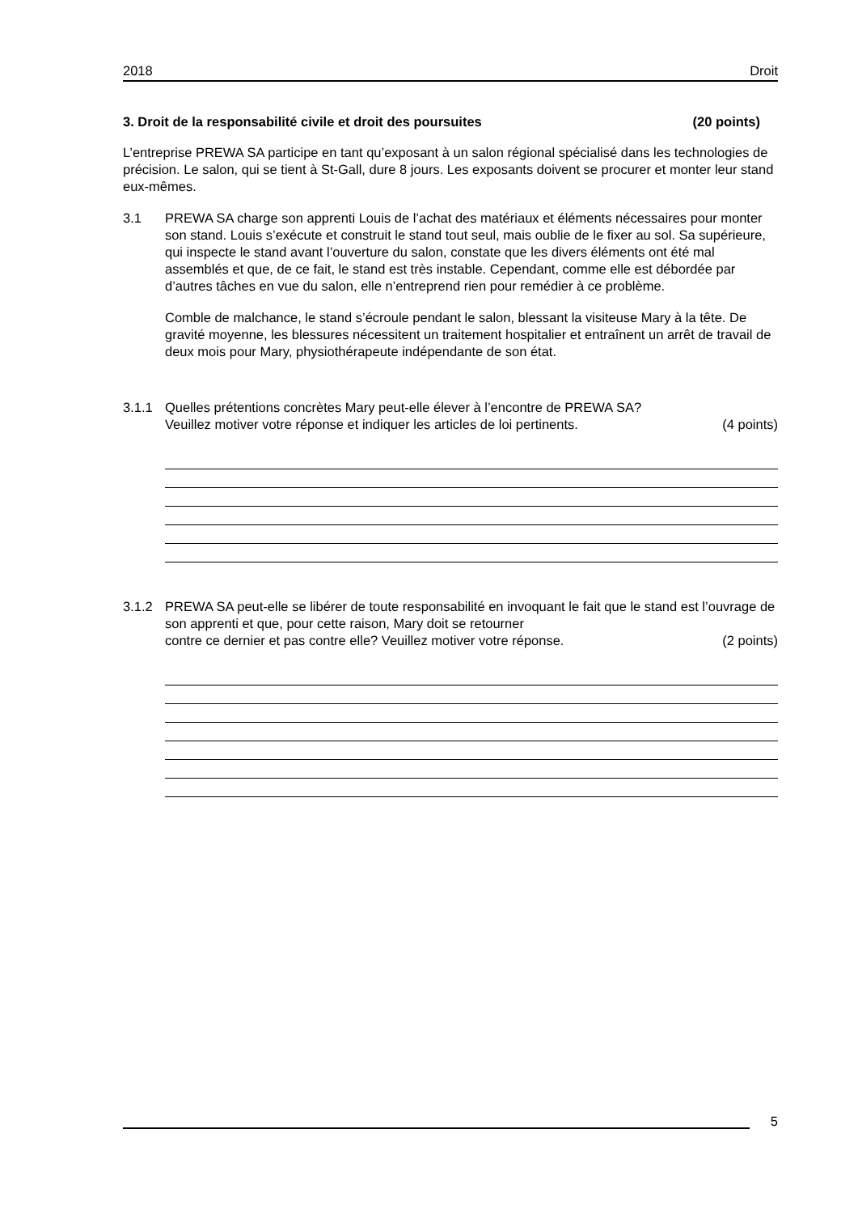2018 Droit
3. Droit de la responsabilité civile et droit des poursuites (20 points)
L’entreprise PREWA SA participe en tant qu’exposant à un salon régional spécialisé dans les technologies de précision. Le salon, qui se tient à St-Gall, dure 8 jours. Les exposants doivent se procurer et monter leur stand eux-mêmes.
3.1 PREWA SA charge son apprenti Louis de l’achat des matériaux et éléments nécessaires pour monter son stand. Louis s’exécute et construit le stand tout seul, mais oublie de le fixer au sol. Sa supérieure, qui inspecte le stand avant l’ouverture du salon, constate que les divers éléments ont été mal assemblés et que, de ce fait, le stand est très instable. Cependant, comme elle est débordée par d’autres tâches en vue du salon, elle n’entreprend rien pour remédier à ce problème.
Comble de malchance, le stand s’écroule pendant le salon, blessant la visiteuse Mary à la tête. De gravité moyenne, les blessures nécessitent un traitement hospitalier et entraînent un arrêt de travail de deux mois pour Mary, physiothérapeute indépendante de son état.
3.1.1 Quelles prétentions concrètes Mary peut-elle élever à l’encontre de PREWA SA?
Veuillez motiver votre réponse et indiquer les articles de loi pertinents. (4 points)
3.1.2 PREWA SA peut-elle se libérer de toute responsabilité en invoquant le fait que le stand est l’ouvrage de son apprenti et que, pour cette raison, Mary doit se retourner
contre ce dernier et pas contre elle? Veuillez motiver votre réponse. (2 points)
5